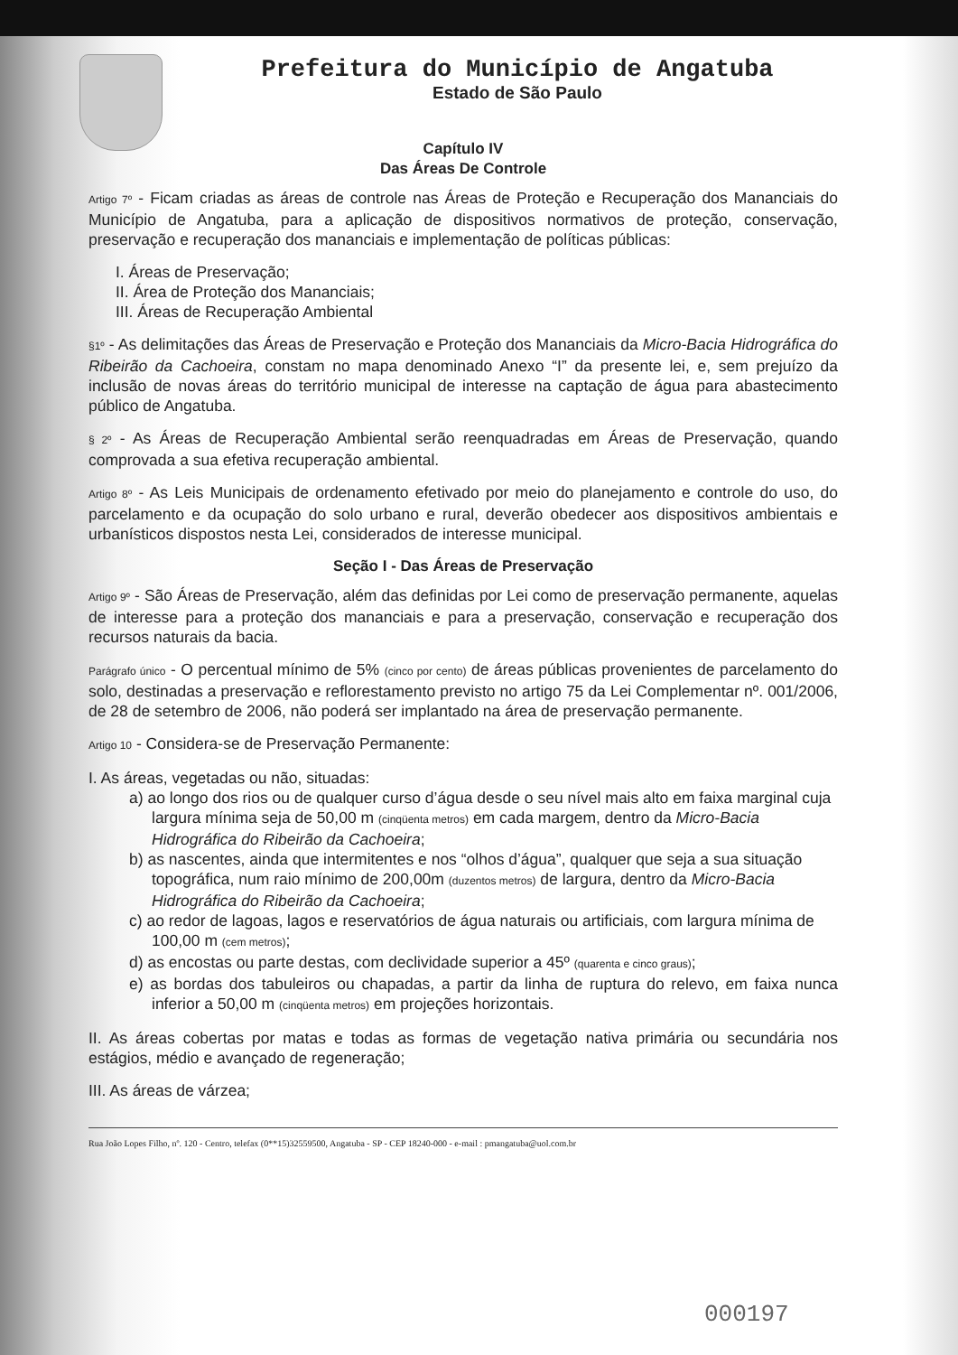Prefeitura do Município de Angatuba
Estado de São Paulo
Capítulo IV
Das Áreas De Controle
Artigo 7º - Ficam criadas as áreas de controle nas Áreas de Proteção e Recuperação dos Mananciais do Município de Angatuba, para a aplicação de dispositivos normativos de proteção, conservação, preservação e recuperação dos mananciais e implementação de políticas públicas:
I. Áreas de Preservação;
II. Área de Proteção dos Mananciais;
III. Áreas de Recuperação Ambiental
§1º - As delimitações das Áreas de Preservação e Proteção dos Mananciais da Micro-Bacia Hidrográfica do Ribeirão da Cachoeira, constam no mapa denominado Anexo “I” da presente lei, e, sem prejuízo da inclusão de novas áreas do território municipal de interesse na captação de água para abastecimento público de Angatuba.
§ 2º - As Áreas de Recuperação Ambiental serão reenquadradas em Áreas de Preservação, quando comprovada a sua efetiva recuperação ambiental.
Artigo 8º - As Leis Municipais de ordenamento efetivado por meio do planejamento e controle do uso, do parcelamento e da ocupação do solo urbano e rural, deverão obedecer aos dispositivos ambientais e urbanísticos dispostos nesta Lei, considerados de interesse municipal.
Seção I - Das Áreas de Preservação
Artigo 9º - São Áreas de Preservação, além das definidas por Lei como de preservação permanente, aquelas de interesse para a proteção dos mananciais e para a preservação, conservação e recuperação dos recursos naturais da bacia.
Parágrafo único - O percentual mínimo de 5% (cinco por cento) de áreas públicas provenientes de parcelamento do solo, destinadas a preservação e reflorestamento previsto no artigo 75 da Lei Complementar nº. 001/2006, de 28 de setembro de 2006, não poderá ser implantado na área de preservação permanente.
Artigo 10 - Considera-se de Preservação Permanente:
I. As áreas, vegetadas ou não, situadas:
a) ao longo dos rios ou de qualquer curso d’água desde o seu nível mais alto em faixa marginal cuja largura mínima seja de 50,00 m (cinqüenta metros) em cada margem, dentro da Micro-Bacia Hidrográfica do Ribeirão da Cachoeira;
b) as nascentes, ainda que intermitentes e nos “olhos d’água”, qualquer que seja a sua situação topográfica, num raio mínimo de 200,00m (duzentos metros) de largura, dentro da Micro-Bacia Hidrográfica do Ribeirão da Cachoeira;
c) ao redor de lagoas, lagos e reservatórios de água naturais ou artificiais, com largura mínima de 100,00 m (cem metros);
d) as encostas ou parte destas, com declividade superior a 45º (quarenta e cinco graus);
e) as bordas dos tabuleiros ou chapadas, a partir da linha de ruptura do relevo, em faixa nunca inferior a 50,00 m (cinqüenta metros) em projeções horizontais.
II. As áreas cobertas por matas e todas as formas de vegetação nativa primária ou secundária nos estágios, médio e avançado de regeneração;
III. As áreas de várzea;
Rua João Lopes Filho, nº. 120 - Centro, telefax (0**15)32559500, Angatuba - SP - CEP 18240-000 - e-mail : pmangatuba@uol.com.br
000197